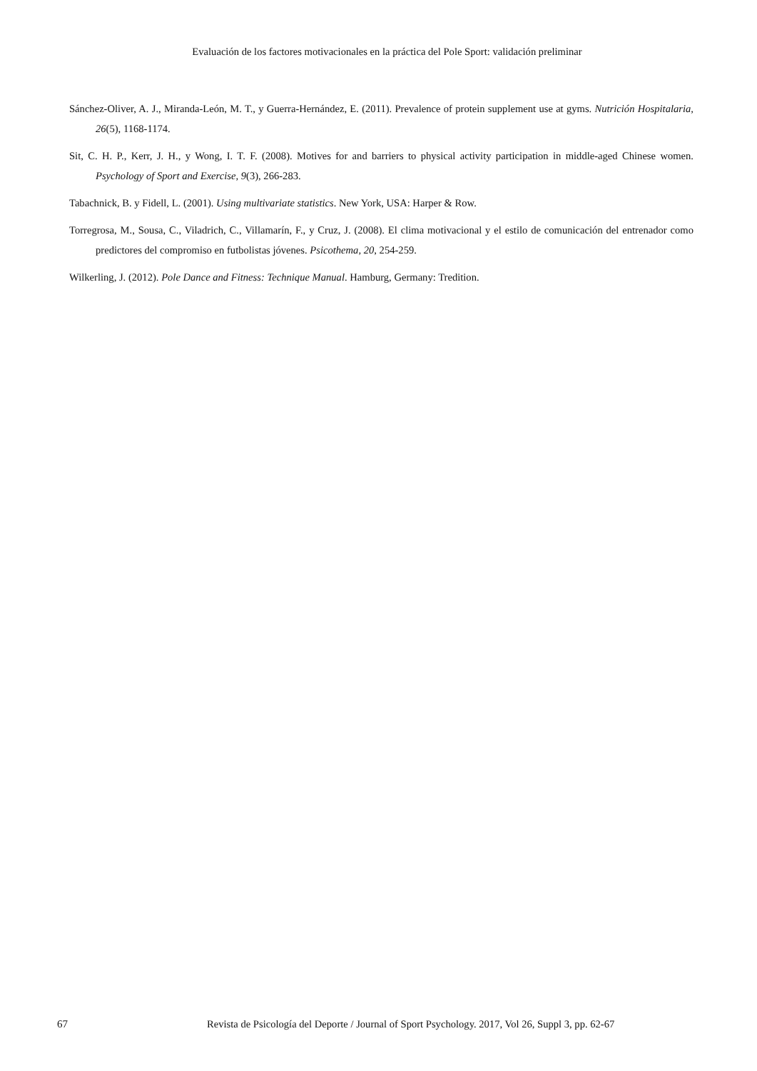Evaluación de los factores motivacionales en la práctica del Pole Sport: validación preliminar
Sánchez-Oliver, A. J., Miranda-León, M. T., y Guerra-Hernández, E. (2011). Prevalence of protein supplement use at gyms. Nutrición Hospitalaria, 26(5), 1168-1174.
Sit, C. H. P., Kerr, J. H., y Wong, I. T. F. (2008). Motives for and barriers to physical activity participation in middle-aged Chinese women. Psychology of Sport and Exercise, 9(3), 266-283.
Tabachnick, B. y Fidell, L. (2001). Using multivariate statistics. New York, USA: Harper & Row.
Torregrosa, M., Sousa, C., Viladrich, C., Villamarín, F., y Cruz, J. (2008). El clima motivacional y el estilo de comunicación del entrenador como predictores del compromiso en futbolistas jóvenes. Psicothema, 20, 254-259.
Wilkerling, J. (2012). Pole Dance and Fitness: Technique Manual. Hamburg, Germany: Tredition.
67 Revista de Psicología del Deporte / Journal of Sport Psychology. 2017, Vol 26, Suppl 3, pp. 62-67